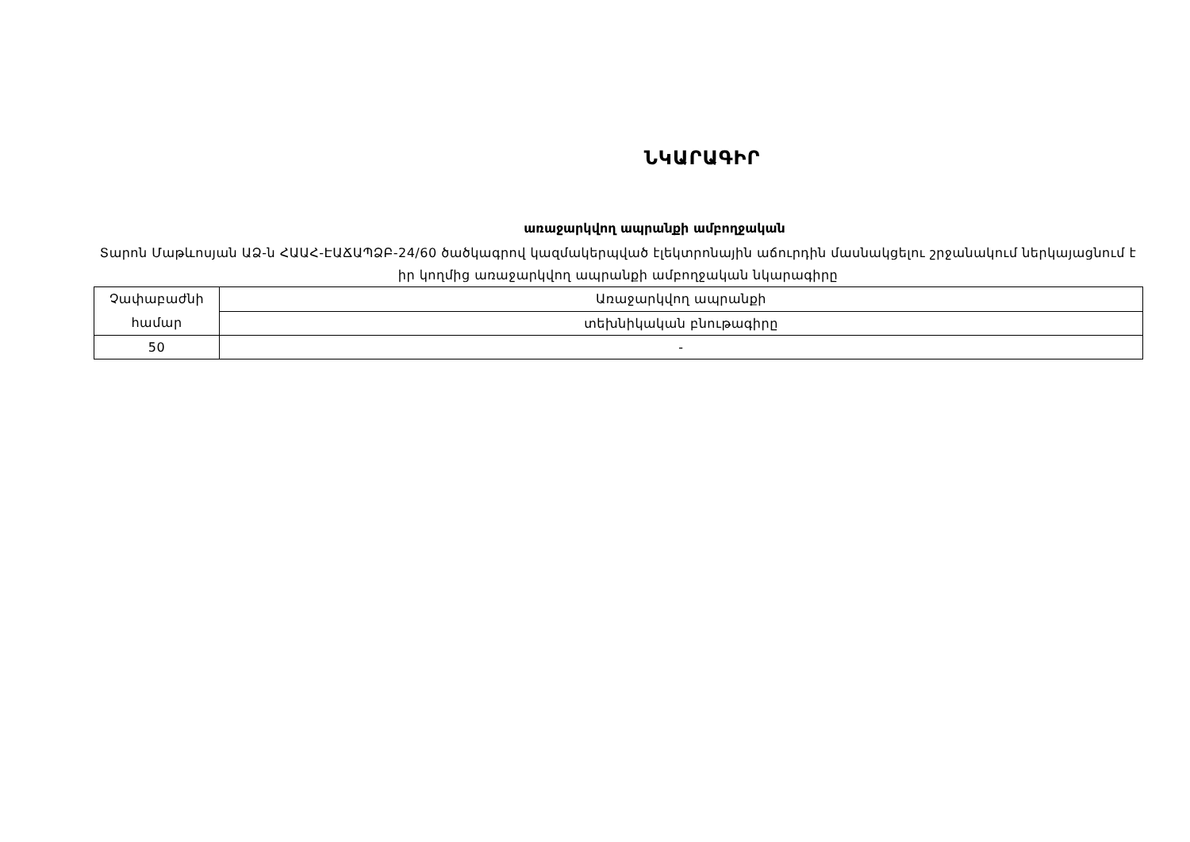ՆԿԱՐԱԳԻՐ
առաջարկվող ապրանքի ամբողջական
Տարոն Մաթևոսյան ԱՁ-ն ՀԱԱՀ-ԷԱՃԱՊՁԲ-24/60 ծածկագրով կազմակերպված էլեկտրոնային աճուրդին մասնակցելու շրջանակում ներկայացնում է իր կողմից առաջարկվող ապրանքի ամբողջական նկարագիրը
| Չափաբաժնի համար | Առաջարկվող ապրանքի |
| | տեխնիկական բնութագիրը |
| 50 | - |